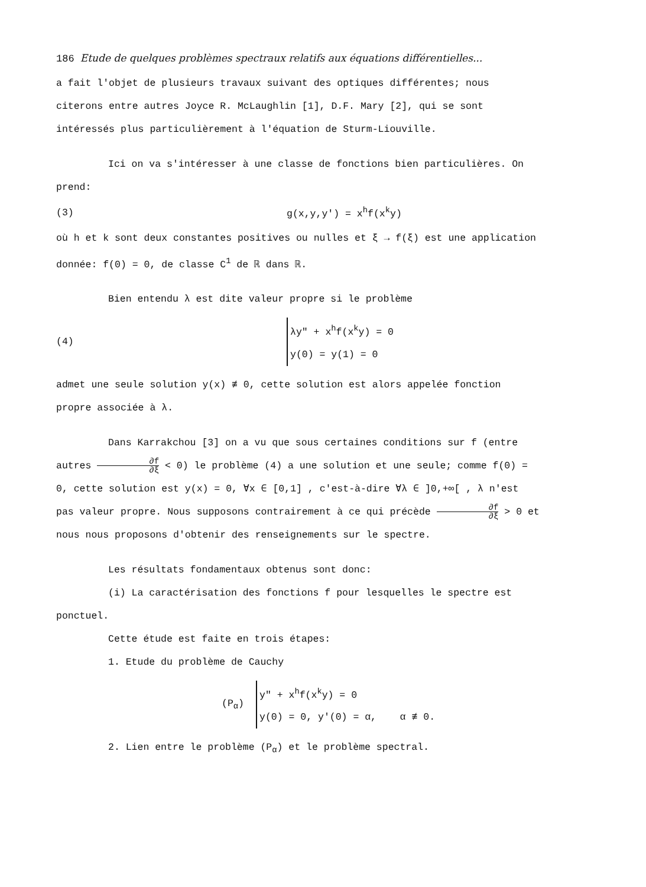186 Etude de quelques problèmes spectraux relatifs aux équations différentielles...
a fait l'objet de plusieurs travaux suivant des optiques différentes; nous citerons entre autres Joyce R. McLaughlin [1], D.F. Mary [2], qui se sont intéressés plus particulièrement à l'équation de Sturm-Liouville.
Ici on va s'intéresser à une classe de fonctions bien particulières. On prend:
(3) g(x,y,y') = x<sup>h</sup>f(x<sup>k</sup>y)
où h et k sont deux constantes positives ou nulles et ξ → f(ξ) est une application donnée: f(0) = 0, de classe C<sup>1</sup> de ℝ dans ℝ.
Bien entendu λ est dite valeur propre si le problème
(4)
λy" + x<sup>h</sup>f(x<sup>k</sup>y) = 0
y(0) = y(1) = 0
admet une seule solution y(x) ≢ 0, cette solution est alors appelée fonction propre associée à λ.
Dans Karrakchou [3] on a vu que sous certaines conditions sur f (entre autres ∂f ∂ξ < 0) le problème (4) a une solution et une seule; comme f(0) = 0, cette solution est y(x) = 0, ∀x ∈ [0,1] , c'est-à-dire ∀λ ∈ ]0,+∞[ , λ n'est pas valeur propre. Nous supposons contrairement à ce qui précède ∂f ∂ξ > 0 et nous nous proposons d'obtenir des renseignements sur le spectre.
Les résultats fondamentaux obtenus sont donc:
(i) La caractérisation des fonctions f pour lesquelles le spectre est ponctuel.
Cette étude est faite en trois étapes:
1. Etude du problème de Cauchy
(P<sub>α</sub>)
y" + x<sup>h</sup>f(x<sup>k</sup>y) = 0
y(0) = 0, y'(0) = α, α ≢ 0.
2. Lien entre le problème (P<sub>α</sub>) et le problème spectral.